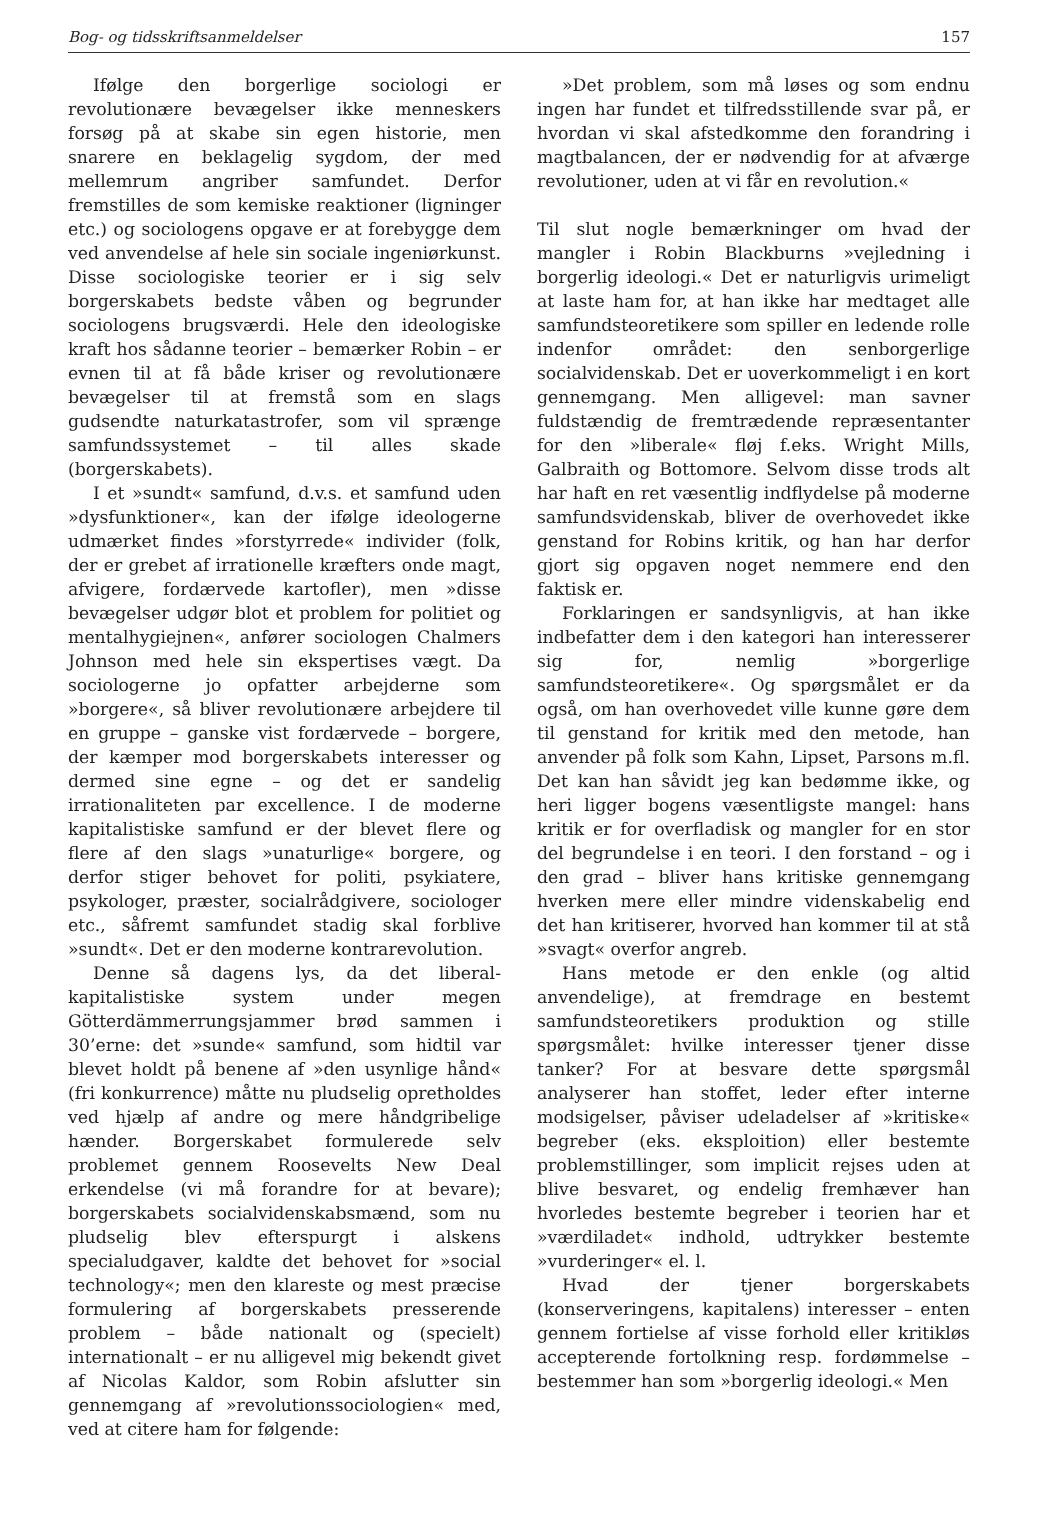Bog- og tidsskriftsanmeldelser 157
Ifølge den borgerlige sociologi er revolutionære bevægelser ikke menneskers forsøg på at skabe sin egen historie, men snarere en beklagelig sygdom, der med mellemrum angriber samfundet. Derfor fremstilles de som kemiske reaktioner (ligninger etc.) og sociologens opgave er at forebygge dem ved anvendelse af hele sin sociale ingeniørkunst. Disse sociologiske teorier er i sig selv borgerskabets bedste våben og begrunder sociologens brugsværdi. Hele den ideologiske kraft hos sådanne teorier – bemærker Robin – er evnen til at få både kriser og revolutionære bevægelser til at fremstå som en slags gudsendte naturkatastrofer, som vil sprænge samfundssystemet – til alles skade (borgerskabets).
I et »sundt« samfund, d.v.s. et samfund uden »dysfunktioner«, kan der ifølge ideologerne udmærket findes »forstyrrede« individer (folk, der er grebet af irrationelle kræfters onde magt, afvigere, fordærvede kartofler), men »disse bevægelser udgør blot et problem for politiet og mentalhygiejnen«, anfører sociologen Chalmers Johnson med hele sin ekspertises vægt. Da sociologerne jo opfatter arbejderne som »borgere«, så bliver revolutionære arbejdere til en gruppe – ganske vist fordærvede – borgere, der kæmper mod borgerskabets interesser og dermed sine egne – og det er sandelig irrationaliteten par excellence. I de moderne kapitalistiske samfund er der blevet flere og flere af den slags »unaturlige« borgere, og derfor stiger behovet for politi, psykiatere, psykologer, præster, socialrådgivere, sociologer etc., såfremt samfundet stadig skal forblive »sundt«. Det er den moderne kontrarevolution.
Denne så dagens lys, da det liberal-kapitalistiske system under megen Götterdämmerrungsjammer brød sammen i 30’erne: det »sunde« samfund, som hidtil var blevet holdt på benene af »den usynlige hånd« (fri konkurrence) måtte nu pludselig opretholdes ved hjælp af andre og mere håndgribelige hænder. Borgerskabet formulerede selv problemet gennem Roosevelts New Deal erkendelse (vi må forandre for at bevare); borgerskabets socialvidenskabsmænd, som nu pludselig blev efterspurgt i alskens specialudgaver, kaldte det behovet for »social technology«; men den klareste og mest præcise formulering af borgerskabets presserende problem – både nationalt og (specielt) internationalt – er nu alligevel mig bekendt givet af Nicolas Kaldor, som Robin afslutter sin gennemgang af »revolutionssociologien« med, ved at citere ham for følgende:
»Det problem, som må løses og som endnu ingen har fundet et tilfredsstillende svar på, er hvordan vi skal afstedkomme den forandring i magtbalancen, der er nødvendig for at afværge revolutioner, uden at vi får en revolution.«
Til slut nogle bemærkninger om hvad der mangler i Robin Blackburns »vejledning i borgerlig ideologi.« Det er naturligvis urimeligt at laste ham for, at han ikke har medtaget alle samfundsteoretikere som spiller en ledende rolle indenfor området: den senborgerlige socialvidenskab. Det er uoverkommeligt i en kort gennemgang. Men alligevel: man savner fuldstændig de fremtrædende repræsentanter for den »liberale« fløj f.eks. Wright Mills, Galbraith og Bottomore. Selvom disse trods alt har haft en ret væsentlig indflydelse på moderne samfundsvidenskab, bliver de overhovedet ikke genstand for Robins kritik, og han har derfor gjort sig opgaven noget nemmere end den faktisk er.
Forklaringen er sandsynligvis, at han ikke indbefatter dem i den kategori han interesserer sig for, nemlig »borgerlige samfundsteoretikere«. Og spørgsmålet er da også, om han overhovedet ville kunne gøre dem til genstand for kritik med den metode, han anvender på folk som Kahn, Lipset, Parsons m.fl. Det kan han såvidt jeg kan bedømme ikke, og heri ligger bogens væsentligste mangel: hans kritik er for overfladisk og mangler for en stor del begrundelse i en teori. I den forstand – og i den grad – bliver hans kritiske gennemgang hverken mere eller mindre videnskabelig end det han kritiserer, hvorved han kommer til at stå »svagt« overfor angreb.
Hans metode er den enkle (og altid anvendelige), at fremdrage en bestemt samfundsteoretikers produktion og stille spørgsmålet: hvilke interesser tjener disse tanker? For at besvare dette spørgsmål analyserer han stoffet, leder efter interne modsigelser, påviser udeladelser af »kritiske« begreber (eks. eksploition) eller bestemte problemstillinger, som implicit rejses uden at blive besvaret, og endelig fremhæver han hvorledes bestemte begreber i teorien har et »værdiladet« indhold, udtrykker bestemte »vurderinger« el. l.
Hvad der tjener borgerskabets (konserveringens, kapitalens) interesser – enten gennem fortielse af visse forhold eller kritikløs accepterende fortolkning resp. fordømmelse – bestemmer han som »borgerlig ideologi.« Men